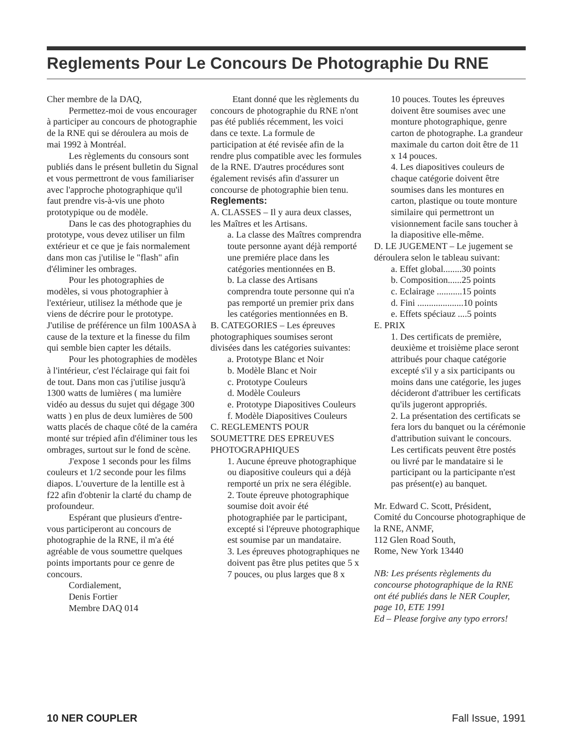Reglements Pour Le Concours De Photographie Du RNE
Cher membre de la DAQ,
Permettez-moi de vous encourager à participer au concours de photographie de la RNE qui se déroulera au mois de mai 1992 à Montréal.
Les règlements du consours sont publiés dans le présent bulletin du Signal et vous permettront de vous familiariser avec l'approche photographique qu'il faut prendre vis-à-vis une photo prototypique ou de modèle.
Dans le cas des photographies du prototype, vous devez utiliser un film extérieur et ce que je fais normalement dans mon cas j'utilise le "flash" afin d'éliminer les ombrages.
Pour les photographies de modèles, si vous photographier à l'extérieur, utilisez la méthode que je viens de décrire pour le prototype. J'utilise de préférence un film 100ASA à cause de la texture et la finesse du film qui semble bien capter les détails.
Pour les photographies de modèles à l'intérieur, c'est l'éclairage qui fait foi de tout. Dans mon cas j'utilise jusqu'à 1300 watts de lumières ( ma lumière vidéo au dessus du sujet qui dégage 300 watts ) en plus de deux lumières de 500 watts placés de chaque côté de la caméra monté sur trépied afin d'éliminer tous les ombrages, surtout sur le fond de scène.
J'expose 1 seconds pour les films couleurs et 1/2 seconde pour les films diapos. L'ouverture de la lentille est à f22 afin d'obtenir la clarté du champ de profoundeur.
Espérant que plusieurs d'entre-vous participeront au concours de photographie de la RNE, il m'a été agréable de vous soumettre quelques points importants pour ce genre de concours.
Cordialement,
Denis Fortier
Membre DAQ 014
Etant donné que les règlements du concours de photographie du RNE n'ont pas été publiés récemment, les voici dans ce texte. La formule de participation at été revisée afin de la rendre plus compatible avec les formules de la RNE. D'autres procédures sont également revisés afin d'assurer un concourse de photographie bien tenu.
Reglements:
A. CLASSES – Il y aura deux classes, les Maîtres et les Artisans.
a. La classe des Maîtres comprendra toute personne ayant déjà remporté une premiére place dans les catégories mentionnées en B.
b. La classe des Artisans comprendra toute personne qui n'a pas remporté un premier prix dans les catégories mentionnées en B.
B. CATEGORIES – Les épreuves photographiques soumises seront divisées dans les catégories suivantes:
a. Prototype Blanc et Noir
b. Modèle Blanc et Noir
c. Prototype Couleurs
d. Modèle Couleurs
e. Prototype Diapositives Couleurs
f. Modèle Diapositives Couleurs
C. REGLEMENTS POUR SOUMETTRE DES EPREUVES PHOTOGRAPHIQUES
1. Aucune épreuve photographique ou diapositive couleurs qui a déjà remporté un prix ne sera élégible.
2. Toute épreuve photographique soumise doit avoir été photographiée par le participant, excepté si l'épreuve photographique est soumise par un mandataire.
3. Les épreuves photographiques ne doivent pas être plus petites que 5 x 7 pouces, ou plus larges que 8 x
10 pouces. Toutes les épreuves doivent être soumises avec une monture photographique, genre carton de photographe. La grandeur maximale du carton doit être de 11 x 14 pouces.
4. Les diapositives couleurs de chaque catégorie doivent être soumises dans les montures en carton, plastique ou toute monture similaire qui permettront un visionnement facile sans toucher à la diapositive elle-même.
D. LE JUGEMENT – Le jugement se déroulera selon le tableau suivant:
a. Effet global........30 points
b. Composition......25 points
c. Eclairage ...........15 points
d. Fini ....................10 points
e. Effets spéciauz ....5 points
E. PRIX
1. Des certificats de première, deuxième et troisième place seront attribués pour chaque catégorie excepté s'il y a six participants ou moins dans une catégorie, les juges décideront d'attribuer les certificats qu'ils jugeront appropriés.
2. La présentation des certificats se fera lors du banquet ou la cérémonie d'attribution suivant le concours. Les certificats peuvent être postés ou livré par le mandataire si le participant ou la participante n'est pas présent(e) au banquet.
Mr. Edward C. Scott, Président,
Comité du Concourse photographique de la RNE, ANMF,
112 Glen Road South,
Rome, New York 13440
NB: Les présents règlements du concourse photographique de la RNE ont été publiés dans le NER Coupler, page 10, ETE 1991
Ed – Please forgive any typo errors!
10 NER COUPLER Fall Issue, 1991